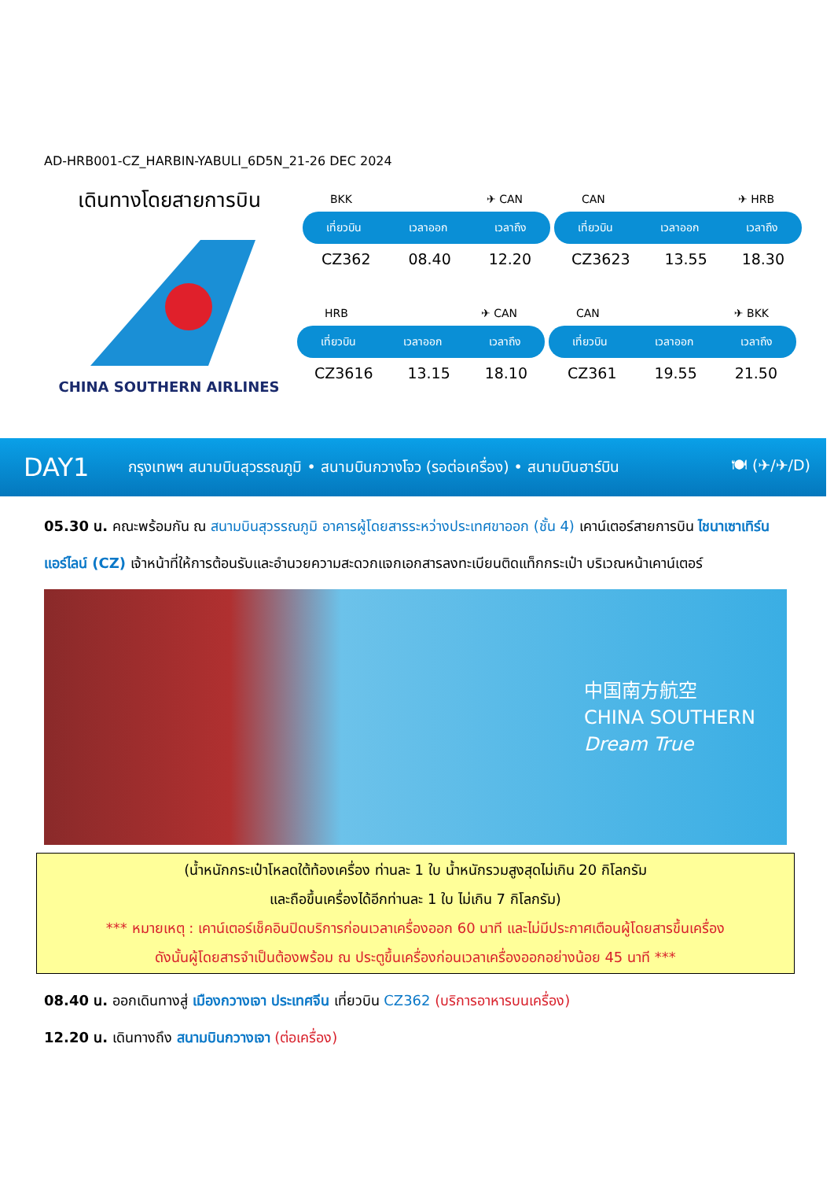AD-HRB001-CZ_HARBIN-YABULI_6D5N_21-26 DEC 2024
เดินทางโดยสายการบิน
CHINA SOUTHERN AIRLINES
BKK ✈ CAN
เที่ยวบิน เวลาออก เวลาถึง
CZ362 08.40 12.20
CAN ✈ HRB
เที่ยวบิน เวลาออก เวลาถึง
CZ3623 13.55 18.30
HRB ✈ CAN
เที่ยวบิน เวลาออก เวลาถึง
CZ3616 13.15 18.10
CAN ✈ BKK
เที่ยวบิน เวลาออก เวลาถึง
CZ361 19.55 21.50
DAY1 กรุงเทพฯ สนามบินสุวรรณภูมิ • สนามบินกวางโจว (รอต่อเครื่อง) • สนามบินฮาร์บิน 🍽 (✈/✈/D)
05.30 น. คณะพร้อมกัน ณ สนามบินสุวรรณภูมิ อาคารผู้โดยสารระหว่างประเทศขาออก (ชั้น 4) เคาน์เตอร์สายการบิน ไชนาเซาเทิร์นแอร์ไลน์ (CZ) เจ้าหน้าที่ให้การต้อนรับและอำนวยความสะดวกแจกเอกสารลงทะเบียนติดแท็กกระเป๋า บริเวณหน้าเคาน์เตอร์
中国南方航空
CHINA SOUTHERN
Dream True
(น้ำหนักกระเป๋าโหลดใต้ท้องเครื่อง ท่านละ 1 ใบ น้ำหนักรวมสูงสุดไม่เกิน 20 กิโลกรัม
และถือขึ้นเครื่องได้อีกท่านละ 1 ใบ ไม่เกิน 7 กิโลกรัม)
*** หมายเหตุ : เคาน์เตอร์เช็คอินปิดบริการก่อนเวลาเครื่องออก 60 นาที และไม่มีประกาศเตือนผู้โดยสารขึ้นเครื่อง
ดังนั้นผู้โดยสารจำเป็นต้องพร้อม ณ ประตูขึ้นเครื่องก่อนเวลาเครื่องออกอย่างน้อย 45 นาที ***
08.40 น. ออกเดินทางสู่ เมืองกวางเจา ประเทศจีน เที่ยวบิน CZ362 (บริการอาหารบนเครื่อง)
12.20 น. เดินทางถึง สนามบินกวางเจา (ต่อเครื่อง)